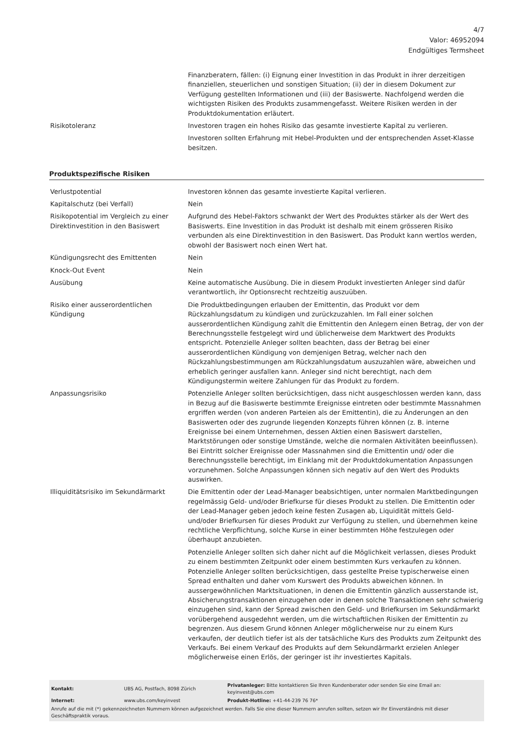4/7
Valor: 46952094
Endgültiges Termsheet
| | Finanzberatern, fällen: (i) Eignung einer Investition in das Produkt in ihrer derzeitigen finanziellen, steuerlichen und sonstigen Situation; (ii) der in diesem Dokument zur Verfügung gestellten Informationen und (iii) der Basiswerte. Nachfolgend werden die wichtigsten Risiken des Produkts zusammengefasst. Weitere Risiken werden in der Produktdokumentation erläutert. |
| Risikotoleranz | Investoren tragen ein hohes Risiko das gesamte investierte Kapital zu verlieren. Investoren sollten Erfahrung mit Hebel-Produkten und der entsprechenden Asset-Klasse besitzen. |
Produktspezifische Risiken
| Verlustpotential | Investoren können das gesamte investierte Kapital verlieren. |
| Kapitalschutz (bei Verfall) | Nein |
| Risikopotential im Vergleich zu einer Direktinvestition in den Basiswert | Aufgrund des Hebel-Faktors schwankt der Wert des Produktes stärker als der Wert des Basiswerts. Eine Investition in das Produkt ist deshalb mit einem grösseren Risiko verbunden als eine Direktinvestition in den Basiswert. Das Produkt kann wertlos werden, obwohl der Basiswert noch einen Wert hat. |
| Kündigungsrecht des Emittenten | Nein |
| Knock-Out Event | Nein |
| Ausübung | Keine automatische Ausübung. Die in diesem Produkt investierten Anleger sind dafür verantwortlich, ihr Optionsrecht rechtzeitig auszuüben. |
| Risiko einer ausserordentlichen Kündigung | Die Produktbedingungen erlauben der Emittentin, das Produkt vor dem Rückzahlungsdatum zu kündigen und zurückzuzahlen. Im Fall einer solchen ausserordentlichen Kündigung zahlt die Emittentin den Anlegern einen Betrag, der von der Berechnungsstelle festgelegt wird und üblicherweise dem Marktwert des Produkts entspricht. Potenzielle Anleger sollten beachten, dass der Betrag bei einer ausserordentlichen Kündigung von demjenigen Betrag, welcher nach den Rückzahlungsbestimmungen am Rückzahlungsdatum auszuzahlen wäre, abweichen und erheblich geringer ausfallen kann. Anleger sind nicht berechtigt, nach dem Kündigungstermin weitere Zahlungen für das Produkt zu fordern. |
| Anpassungsrisiko | Potenzielle Anleger sollten berücksichtigen, dass nicht ausgeschlossen werden kann, dass in Bezug auf die Basiswerte bestimmte Ereignisse eintreten oder bestimmte Massnahmen ergriffen werden (von anderen Parteien als der Emittentin), die zu Änderungen an den Basiswerten oder des zugrunde liegenden Konzepts führen können (z. B. interne Ereignisse bei einem Unternehmen, dessen Aktien einen Basiswert darstellen, Marktstörungen oder sonstige Umstände, welche die normalen Aktivitäten beeinflussen). Bei Eintritt solcher Ereignisse oder Massnahmen sind die Emittentin und/ oder die Berechnungsstelle berechtigt, im Einklang mit der Produktdokumentation Anpassungen vorzunehmen. Solche Anpassungen können sich negativ auf den Wert des Produkts auswirken. |
| Illiquiditätsrisiko im Sekundärmarkt | Die Emittentin oder der Lead-Manager beabsichtigen, unter normalen Marktbedingungen regelmässig Geld- und/oder Briefkurse für dieses Produkt zu stellen. Die Emittentin oder der Lead-Manager geben jedoch keine festen Zusagen ab, Liquidität mittels Geld- und/oder Briefkursen für dieses Produkt zur Verfügung zu stellen, und übernehmen keine rechtliche Verpflichtung, solche Kurse in einer bestimmten Höhe festzulegen oder überhaupt anzubieten. Potenzielle Anleger sollten sich daher nicht auf die Möglichkeit verlassen, dieses Produkt zu einem bestimmten Zeitpunkt oder einem bestimmten Kurs verkaufen zu können. Potenzielle Anleger sollten berücksichtigen, dass gestellte Preise typischerweise einen Spread enthalten und daher vom Kurswert des Produkts abweichen können. In aussergewöhnlichen Marktsituationen, in denen die Emittentin gänzlich ausserstande ist, Absicherungstransaktionen einzugehen oder in denen solche Transaktionen sehr schwierig einzugehen sind, kann der Spread zwischen den Geld- und Briefkursen im Sekundärmarkt vorübergehend ausgedehnt werden, um die wirtschaftlichen Risiken der Emittentin zu begrenzen. Aus diesem Grund können Anleger möglicherweise nur zu einem Kurs verkaufen, der deutlich tiefer ist als der tatsächliche Kurs des Produkts zum Zeitpunkt des Verkaufs. Bei einem Verkauf des Produkts auf dem Sekundärmarkt erzielen Anleger möglicherweise einen Erlös, der geringer ist ihr investiertes Kapitals. |
| Kontakt: | UBS AG, Postfach, 8098 Zürich | Privatanleger: Bitte kontaktieren Sie Ihren Kundenberater oder senden Sie eine Email an: keyinvest@ubs.com |
| Internet: | www.ubs.com/keyinvest | Produkt-Hotline: +41-44-239 76 76* |
Anrufe auf die mit (*) gekennzeichneten Nummern können aufgezeichnet werden. Falls Sie eine dieser Nummern anrufen sollten, setzen wir Ihr Einverständnis mit dieser Geschäftspraktik voraus.